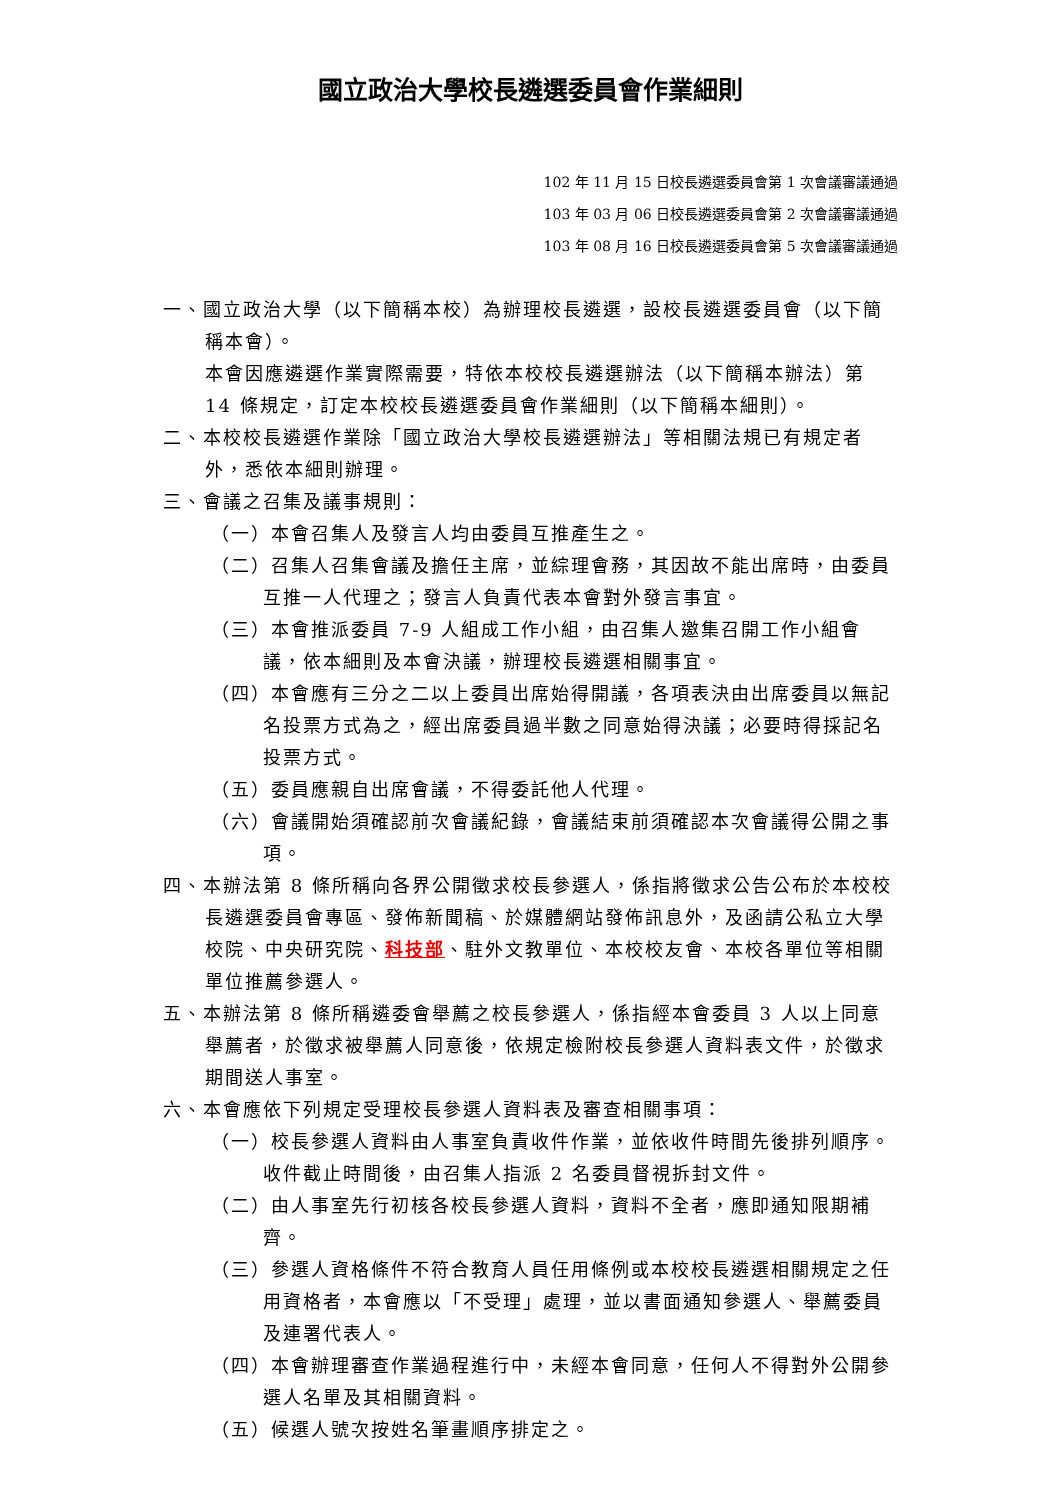國立政治大學校長遴選委員會作業細則
102 年 11 月 15 日校長遴選委員會第 1 次會議審議通過
103 年 03 月 06 日校長遴選委員會第 2 次會議審議通過
103 年 08 月 16 日校長遴選委員會第 5 次會議審議通過
一、國立政治大學（以下簡稱本校）為辦理校長遴選，設校長遴選委員會（以下簡稱本會）。
本會因應遴選作業實際需要，特依本校校長遴選辦法（以下簡稱本辦法）第 14 條規定，訂定本校校長遴選委員會作業細則（以下簡稱本細則）。
二、本校校長遴選作業除「國立政治大學校長遴選辦法」等相關法規已有規定者外，悉依本細則辦理。
三、會議之召集及議事規則：
（一）本會召集人及發言人均由委員互推產生之。
（二）召集人召集會議及擔任主席，並綜理會務，其因故不能出席時，由委員互推一人代理之；發言人負責代表本會對外發言事宜。
（三）本會推派委員 7-9 人組成工作小組，由召集人邀集召開工作小組會議，依本細則及本會決議，辦理校長遴選相關事宜。
（四）本會應有三分之二以上委員出席始得開議，各項表決由出席委員以無記名投票方式為之，經出席委員過半數之同意始得決議；必要時得採記名投票方式。
（五）委員應親自出席會議，不得委託他人代理。
（六）會議開始須確認前次會議紀錄，會議結束前須確認本次會議得公開之事項。
四、本辦法第 8 條所稱向各界公開徵求校長參選人，係指將徵求公告公布於本校校長遴選委員會專區、發佈新聞稿、於媒體網站發佈訊息外，及函請公私立大學校院、中央研究院、科技部、駐外文教單位、本校校友會、本校各單位等相關單位推薦參選人。
五、本辦法第 8 條所稱遴委會舉薦之校長參選人，係指經本會委員 3 人以上同意舉薦者，於徵求被舉薦人同意後，依規定檢附校長參選人資料表文件，於徵求期間送人事室。
六、本會應依下列規定受理校長參選人資料表及審查相關事項：
（一）校長參選人資料由人事室負責收件作業，並依收件時間先後排列順序。收件截止時間後，由召集人指派 2 名委員督視拆封文件。
（二）由人事室先行初核各校長參選人資料，資料不全者，應即通知限期補齊。
（三）參選人資格條件不符合教育人員任用條例或本校校長遴選相關規定之任用資格者，本會應以「不受理」處理，並以書面通知參選人、舉薦委員及連署代表人。
（四）本會辦理審查作業過程進行中，未經本會同意，任何人不得對外公開參選人名單及其相關資料。
（五）候選人號次按姓名筆畫順序排定之。